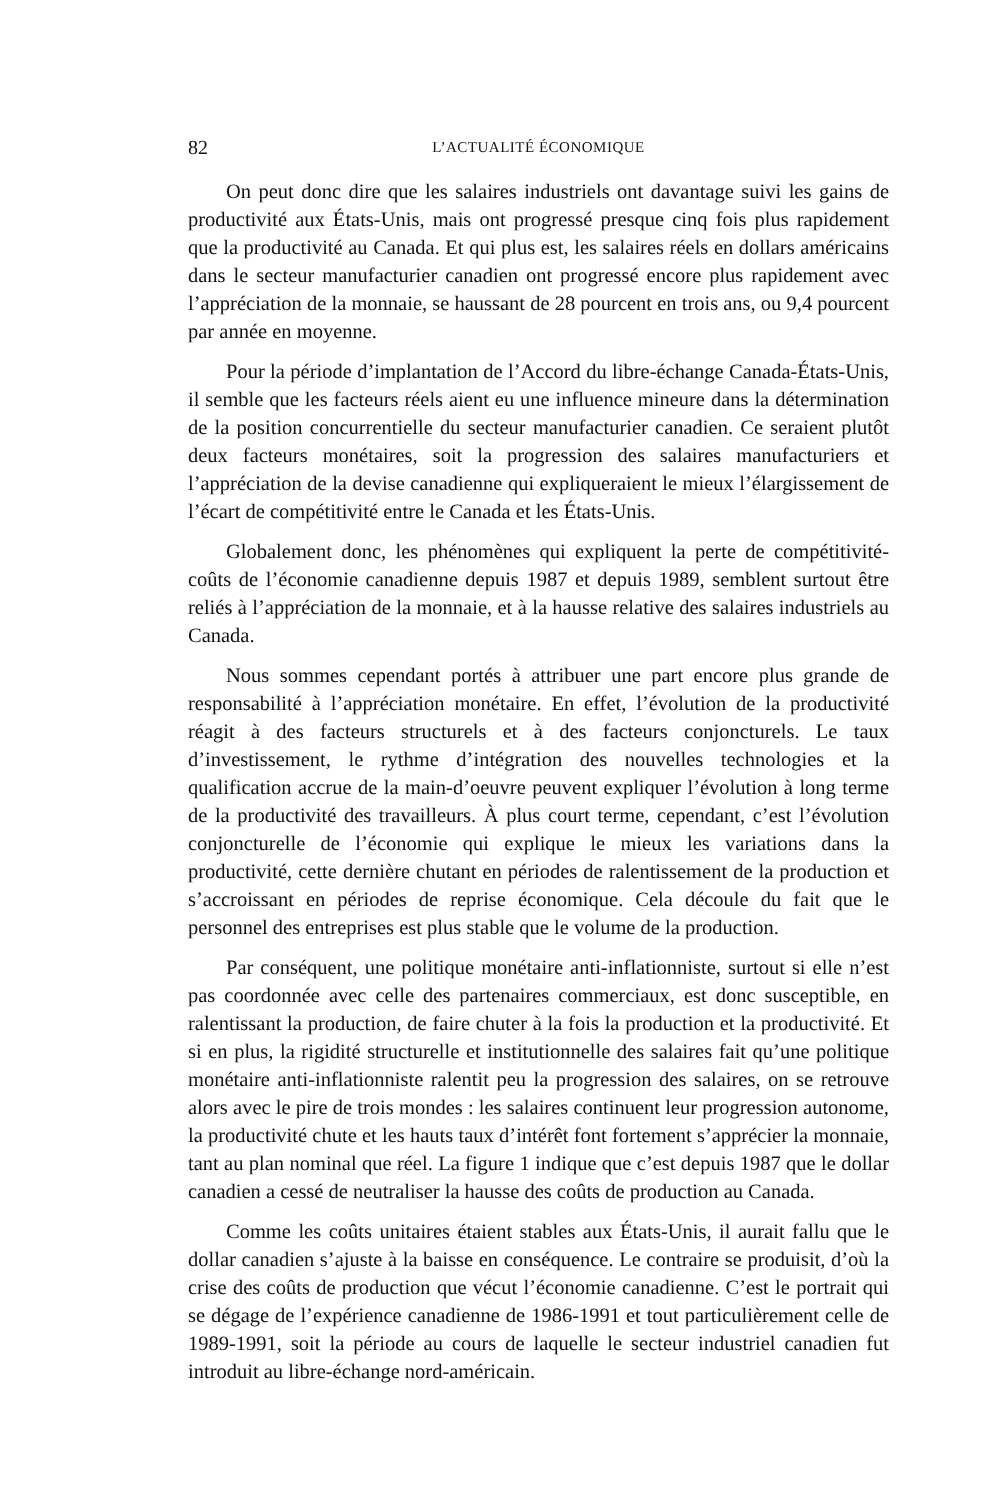82 L’ACTUALITÉ ÉCONOMIQUE
On peut donc dire que les salaires industriels ont davantage suivi les gains de productivité aux États-Unis, mais ont progressé presque cinq fois plus rapidement que la productivité au Canada. Et qui plus est, les salaires réels en dollars américains dans le secteur manufacturier canadien ont progressé encore plus rapidement avec l’appréciation de la monnaie, se haussant de 28 pourcent en trois ans, ou 9,4 pourcent par année en moyenne.
Pour la période d’implantation de l’Accord du libre-échange Canada-États-Unis, il semble que les facteurs réels aient eu une influence mineure dans la détermination de la position concurrentielle du secteur manufacturier canadien. Ce seraient plutôt deux facteurs monétaires, soit la progression des salaires manufacturiers et l’appréciation de la devise canadienne qui expliqueraient le mieux l’élargissement de l’écart de compétitivité entre le Canada et les États-Unis.
Globalement donc, les phénomènes qui expliquent la perte de compétitivité-coûts de l’économie canadienne depuis 1987 et depuis 1989, semblent surtout être reliés à l’appréciation de la monnaie, et à la hausse relative des salaires industriels au Canada.
Nous sommes cependant portés à attribuer une part encore plus grande de responsabilité à l’appréciation monétaire. En effet, l’évolution de la productivité réagit à des facteurs structurels et à des facteurs conjoncturels. Le taux d’investissement, le rythme d’intégration des nouvelles technologies et la qualification accrue de la main-d’oeuvre peuvent expliquer l’évolution à long terme de la productivité des travailleurs. À plus court terme, cependant, c’est l’évolution conjoncturelle de l’économie qui explique le mieux les variations dans la productivité, cette dernière chutant en périodes de ralentissement de la production et s’accroissant en périodes de reprise économique. Cela découle du fait que le personnel des entreprises est plus stable que le volume de la production.
Par conséquent, une politique monétaire anti-inflationniste, surtout si elle n’est pas coordonnée avec celle des partenaires commerciaux, est donc susceptible, en ralentissant la production, de faire chuter à la fois la production et la productivité. Et si en plus, la rigidité structurelle et institutionnelle des salaires fait qu’une politique monétaire anti-inflationniste ralentit peu la progression des salaires, on se retrouve alors avec le pire de trois mondes : les salaires continuent leur progression autonome, la productivité chute et les hauts taux d’intérêt font fortement s’apprécier la monnaie, tant au plan nominal que réel. La figure 1 indique que c’est depuis 1987 que le dollar canadien a cessé de neutraliser la hausse des coûts de production au Canada.
Comme les coûts unitaires étaient stables aux États-Unis, il aurait fallu que le dollar canadien s’ajuste à la baisse en conséquence. Le contraire se produisit, d’où la crise des coûts de production que vécut l’économie canadienne. C’est le portrait qui se dégage de l’expérience canadienne de 1986-1991 et tout particulièrement celle de 1989-1991, soit la période au cours de laquelle le secteur industriel canadien fut introduit au libre-échange nord-américain.